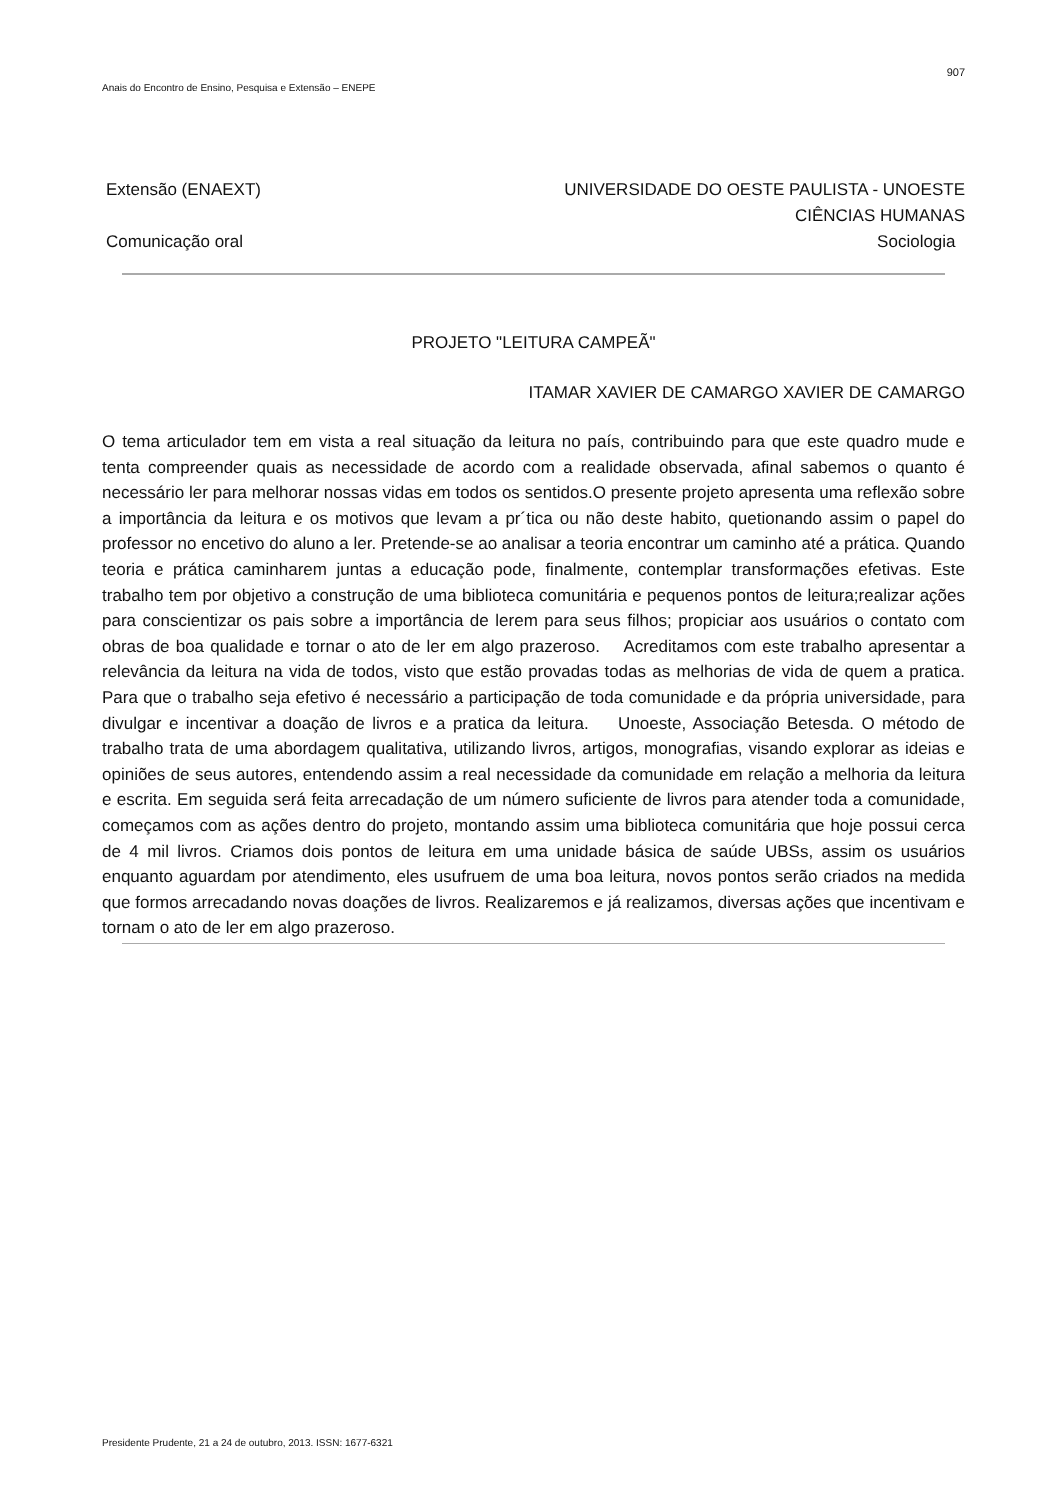907
Anais do Encontro de Ensino, Pesquisa e Extensão – ENEPE
Extensão (ENAEXT)
Comunicação oral
UNIVERSIDADE DO OESTE PAULISTA - UNOESTE
CIÊNCIAS HUMANAS
Sociologia
PROJETO "LEITURA CAMPEÃ"
ITAMAR XAVIER DE CAMARGO XAVIER DE CAMARGO
O tema articulador tem em vista a real situação da leitura no país, contribuindo para que este quadro mude e tenta compreender quais as necessidade de acordo com a realidade observada, afinal sabemos o quanto é necessário ler para melhorar nossas vidas em todos os sentidos.O presente projeto apresenta uma reflexão sobre a importância da leitura e os motivos que levam a pr´tica ou não deste habito, quetionando assim o papel do professor no encetivo do aluno a ler. Pretende-se ao analisar a teoria encontrar um caminho até a prática. Quando teoria e prática caminharem juntas a educação pode, finalmente, contemplar transformações efetivas. Este trabalho tem por objetivo a construção de uma biblioteca comunitária e pequenos pontos de leitura;realizar ações para conscientizar os pais sobre a importância de lerem para seus filhos; propiciar aos usuários o contato com obras de boa qualidade e tornar o ato de ler em algo prazeroso. Acreditamos com este trabalho apresentar a relevância da leitura na vida de todos, visto que estão provadas todas as melhorias de vida de quem a pratica. Para que o trabalho seja efetivo é necessário a participação de toda comunidade e da própria universidade, para divulgar e incentivar a doação de livros e a pratica da leitura. Unoeste, Associação Betesda. O método de trabalho trata de uma abordagem qualitativa, utilizando livros, artigos, monografias, visando explorar as ideias e opiniões de seus autores, entendendo assim a real necessidade da comunidade em relação a melhoria da leitura e escrita. Em seguida será feita arrecadação de um número suficiente de livros para atender toda a comunidade, começamos com as ações dentro do projeto, montando assim uma biblioteca comunitária que hoje possui cerca de 4 mil livros. Criamos dois pontos de leitura em uma unidade básica de saúde UBSs, assim os usuários enquanto aguardam por atendimento, eles usufruem de uma boa leitura, novos pontos serão criados na medida que formos arrecadando novas doações de livros. Realizaremos e já realizamos, diversas ações que incentivam e tornam o ato de ler em algo prazeroso.
Presidente Prudente, 21 a 24 de outubro, 2013. ISSN: 1677-6321